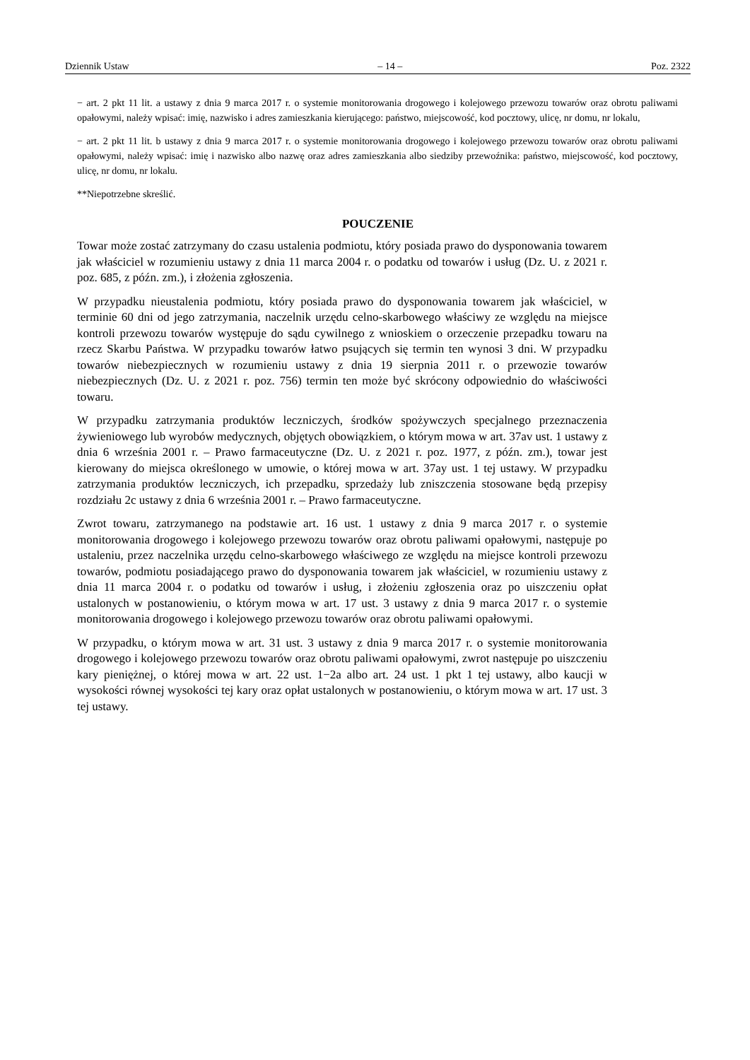Dziennik Ustaw – 14 – Poz. 2322
− art. 2 pkt 11 lit. a ustawy z dnia 9 marca 2017 r. o systemie monitorowania drogowego i kolejowego przewozu towarów oraz obrotu paliwami opałowymi, należy wpisać: imię, nazwisko i adres zamieszkania kierującego: państwo, miejscowość, kod pocztowy, ulicę, nr domu, nr lokalu,
− art. 2 pkt 11 lit. b ustawy z dnia 9 marca 2017 r. o systemie monitorowania drogowego i kolejowego przewozu towarów oraz obrotu paliwami opałowymi, należy wpisać: imię i nazwisko albo nazwę oraz adres zamieszkania albo siedziby przewoźnika: państwo, miejscowość, kod pocztowy, ulicę, nr domu, nr lokalu.
**Niepotrzebne skreślić.
POUCZENIE
Towar może zostać zatrzymany do czasu ustalenia podmiotu, który posiada prawo do dysponowania towarem jak właściciel w rozumieniu ustawy z dnia 11 marca 2004 r. o podatku od towarów i usług (Dz. U. z 2021 r. poz. 685, z późn. zm.), i złożenia zgłoszenia.
W przypadku nieustalenia podmiotu, który posiada prawo do dysponowania towarem jak właściciel, w terminie 60 dni od jego zatrzymania, naczelnik urzędu celno-skarbowego właściwy ze względu na miejsce kontroli przewozu towarów występuje do sądu cywilnego z wnioskiem o orzeczenie przepadku towaru na rzecz Skarbu Państwa. W przypadku towarów łatwo psujących się termin ten wynosi 3 dni. W przypadku towarów niebezpiecznych w rozumieniu ustawy z dnia 19 sierpnia 2011 r. o przewozie towarów niebezpiecznych (Dz. U. z 2021 r. poz. 756) termin ten może być skrócony odpowiednio do właściwości towaru.
W przypadku zatrzymania produktów leczniczych, środków spożywczych specjalnego przeznaczenia żywieniowego lub wyrobów medycznych, objętych obowiązkiem, o którym mowa w art. 37av ust. 1 ustawy z dnia 6 września 2001 r. – Prawo farmaceutyczne (Dz. U. z 2021 r. poz. 1977, z późn. zm.), towar jest kierowany do miejsca określonego w umowie, o której mowa w art. 37ay ust. 1 tej ustawy. W przypadku zatrzymania produktów leczniczych, ich przepadku, sprzedaży lub zniszczenia stosowane będą przepisy rozdziału 2c ustawy z dnia 6 września 2001 r. – Prawo farmaceutyczne.
Zwrot towaru, zatrzymanego na podstawie art. 16 ust. 1 ustawy z dnia 9 marca 2017 r. o systemie monitorowania drogowego i kolejowego przewozu towarów oraz obrotu paliwami opałowymi, następuje po ustaleniu, przez naczelnika urzędu celno-skarbowego właściwego ze względu na miejsce kontroli przewozu towarów, podmiotu posiadającego prawo do dysponowania towarem jak właściciel, w rozumieniu ustawy z dnia 11 marca 2004 r. o podatku od towarów i usług, i złożeniu zgłoszenia oraz po uiszczeniu opłat ustalonych w postanowieniu, o którym mowa w art. 17 ust. 3 ustawy z dnia 9 marca 2017 r. o systemie monitorowania drogowego i kolejowego przewozu towarów oraz obrotu paliwami opałowymi.
W przypadku, o którym mowa w art. 31 ust. 3 ustawy z dnia 9 marca 2017 r. o systemie monitorowania drogowego i kolejowego przewozu towarów oraz obrotu paliwami opałowymi, zwrot następuje po uiszczeniu kary pieniężnej, o której mowa w art. 22 ust. 1−2a albo art. 24 ust. 1 pkt 1 tej ustawy, albo kaucji w wysokości równej wysokości tej kary oraz opłat ustalonych w postanowieniu, o którym mowa w art. 17 ust. 3 tej ustawy.